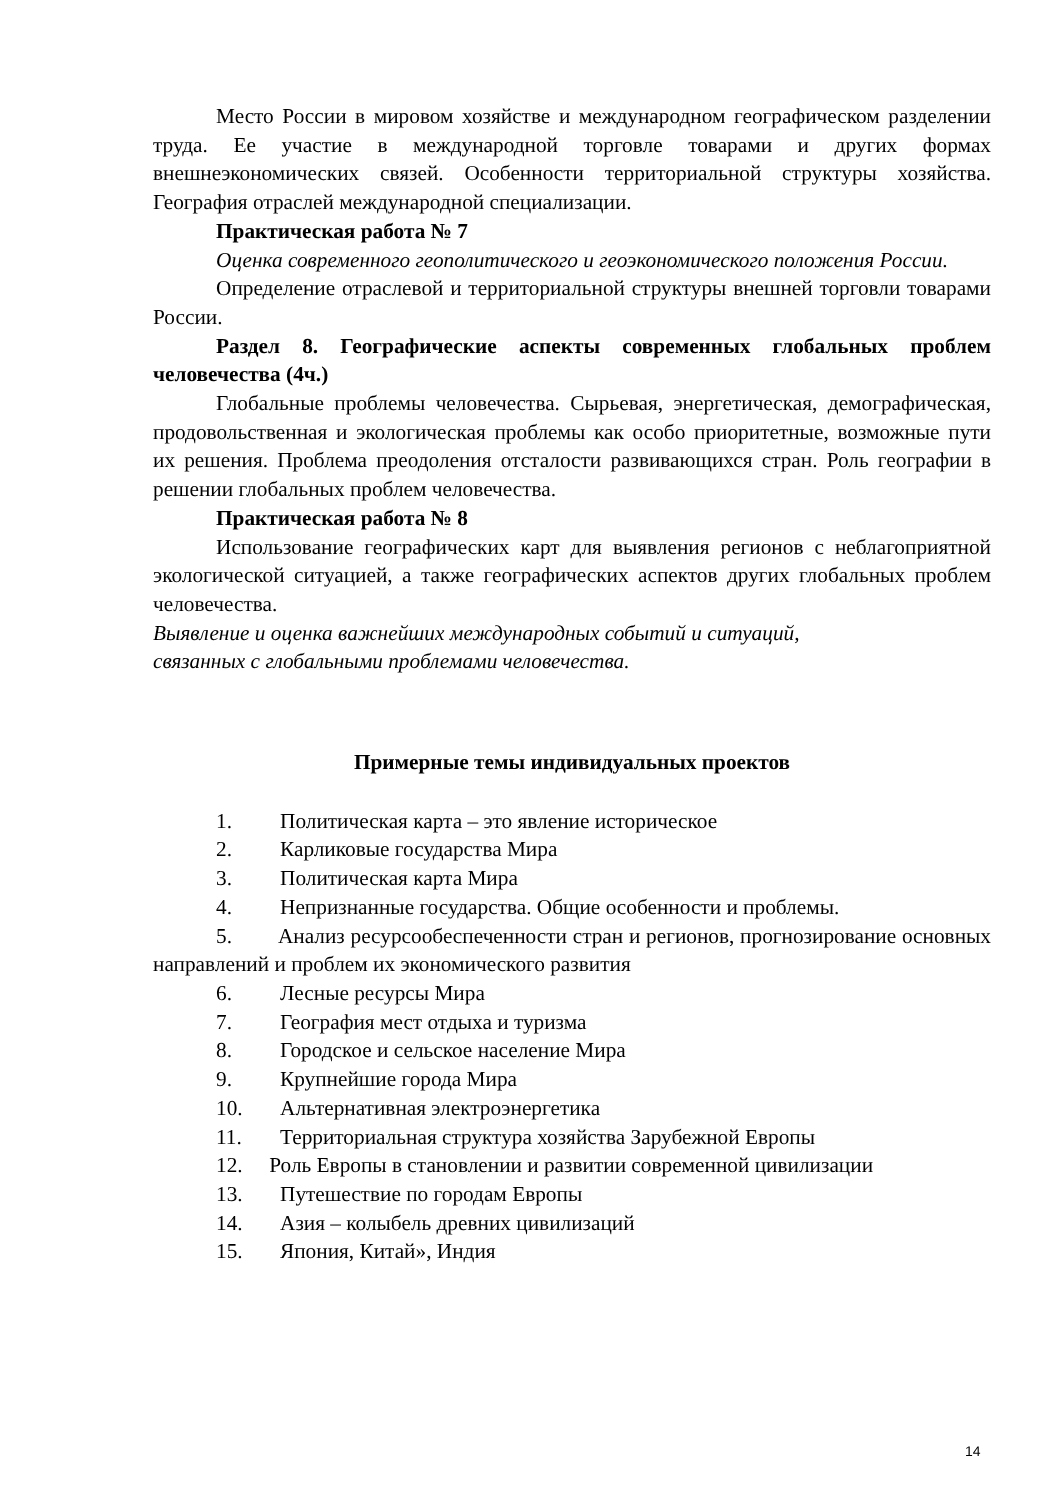Место России в мировом хозяйстве и международном географическом разделении труда. Ее участие в международной торговле товарами и других формах внешнеэкономических связей. Особенности территориальной структуры хозяйства. География отраслей международной специализации.
Практическая работа № 7
Оценка современного геополитического и геоэкономического положения России.
Определение отраслевой и территориальной структуры внешней торговли товарами России.
Раздел 8. Географические аспекты современных глобальных проблем человечества (4ч.)
Глобальные проблемы человечества. Сырьевая, энергетическая, демографическая, продовольственная и экологическая проблемы как особо приоритетные, возможные пути их решения. Проблема преодоления отсталости развивающихся стран. Роль географии в решении глобальных проблем человечества.
Практическая работа № 8
Использование географических карт для выявления регионов с неблагоприятной экологической ситуацией, а также географических аспектов других глобальных проблем человечества.
Выявление и оценка важнейших международных событий и ситуаций,
связанных с глобальными проблемами человечества.
Примерные темы индивидуальных проектов
1. Политическая карта – это явление историческое
2. Карликовые государства Мира
3. Политическая карта Мира
4. Непризнанные государства. Общие особенности и проблемы.
5. Анализ ресурсообеспеченности стран и регионов, прогнозирование основных направлений и проблем их экономического развития
6. Лесные ресурсы Мира
7. География мест отдыха и туризма
8. Городское и сельское население Мира
9. Крупнейшие города Мира
10. Альтернативная электроэнергетика
11. Территориальная структура хозяйства Зарубежной Европы
12. Роль Европы в становлении и развитии современной цивилизации
13. Путешествие по городам Европы
14. Азия – колыбель древних цивилизаций
15. Япония, Китай», Индия
14